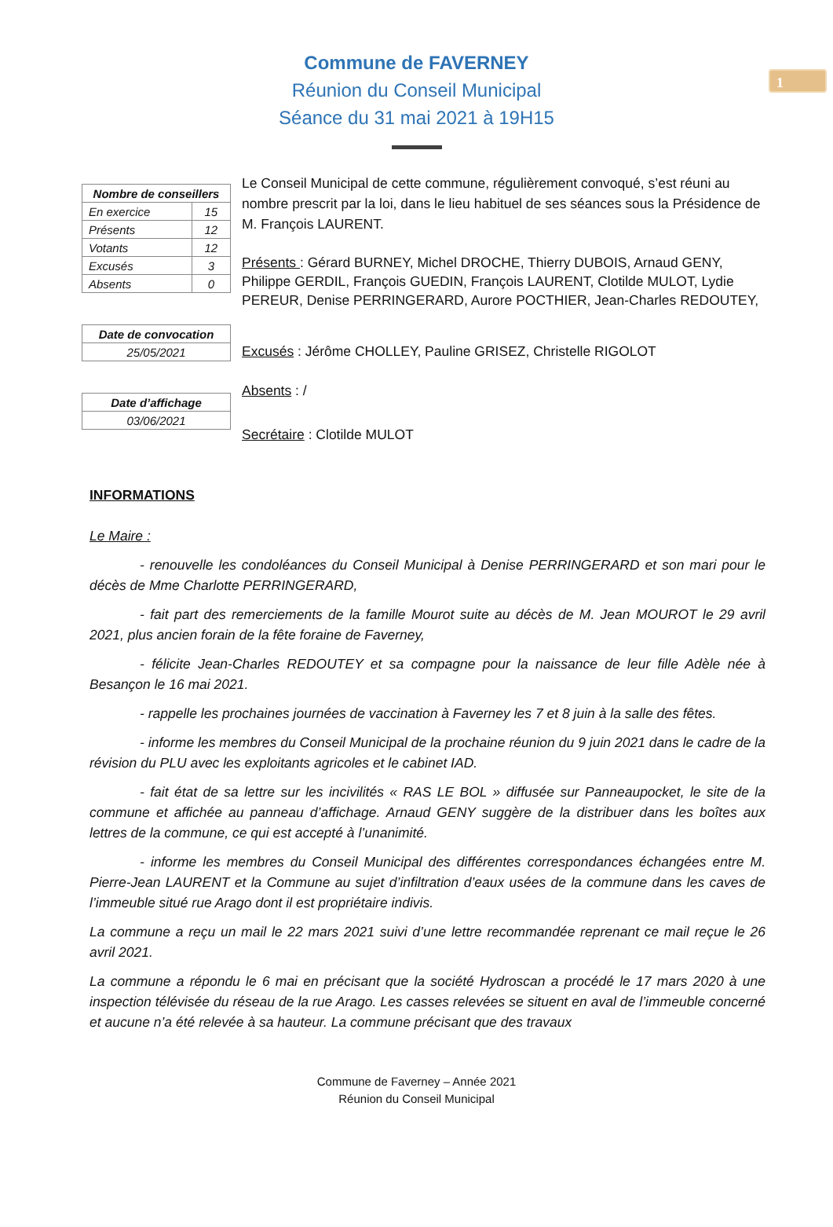1
Commune de FAVERNEY
Réunion du Conseil Municipal
Séance du 31 mai 2021 à 19H15
| Nombre de conseillers | |
| --- | --- |
| En exercice | 15 |
| Présents | 12 |
| Votants | 12 |
| Excusés | 3 |
| Absents | 0 |
| Date de convocation |
| --- |
| 25/05/2021 |
| Date d’affichage |
| --- |
| 03/06/2021 |
Le Conseil Municipal de cette commune, régulièrement convoqué, s’est réuni au nombre prescrit par la loi, dans le lieu habituel de ses séances sous la Présidence de M. François LAURENT.
Présents : Gérard BURNEY, Michel DROCHE, Thierry DUBOIS, Arnaud GENY, Philippe GERDIL, François GUEDIN, François LAURENT, Clotilde MULOT, Lydie PEREUR, Denise PERRINGERARD, Aurore POCTHIER, Jean-Charles REDOUTEY,
Excusés : Jérôme CHOLLEY, Pauline GRISEZ, Christelle RIGOLOT
Absents : /
Secrétaire : Clotilde MULOT
INFORMATIONS
Le Maire :
- renouvelle les condoléances du Conseil Municipal à Denise PERRINGERARD et son mari pour le décès de Mme Charlotte PERRINGERARD,
- fait part des remerciements de la famille Mourot suite au décès de M. Jean MOUROT le 29 avril 2021, plus ancien forain de la fête foraine de Faverney,
- félicite Jean-Charles REDOUTEY et sa compagne pour la naissance de leur fille Adèle née à Besançon le 16 mai 2021.
- rappelle les prochaines journées de vaccination à Faverney les 7 et 8 juin à la salle des fêtes.
- informe les membres du Conseil Municipal de la prochaine réunion du 9 juin 2021 dans le cadre de la révision du PLU avec les exploitants agricoles et le cabinet IAD.
- fait état de sa lettre sur les incivilités « RAS LE BOL » diffusée sur Panneaupocket, le site de la commune et affichée au panneau d’affichage. Arnaud GENY suggère de la distribuer dans les boîtes aux lettres de la commune, ce qui est accepté à l’unanimité.
- informe les membres du Conseil Municipal des différentes correspondances échangées entre M. Pierre-Jean LAURENT et la Commune au sujet d’infiltration d’eaux usées de la commune dans les caves de l’immeuble situé rue Arago dont il est propriétaire indivis.
La commune a reçu un mail le 22 mars 2021 suivi d’une lettre recommandée reprenant ce mail reçue le 26 avril 2021.
La commune a répondu le 6 mai en précisant que la société Hydroscan a procédé le 17 mars 2020 à une inspection télévisée du réseau de la rue Arago. Les casses relevées se situent en aval de l’immeuble concerné et aucune n’a été relevée à sa hauteur. La commune précisant que des travaux
Commune de Faverney – Année 2021
Réunion du Conseil Municipal